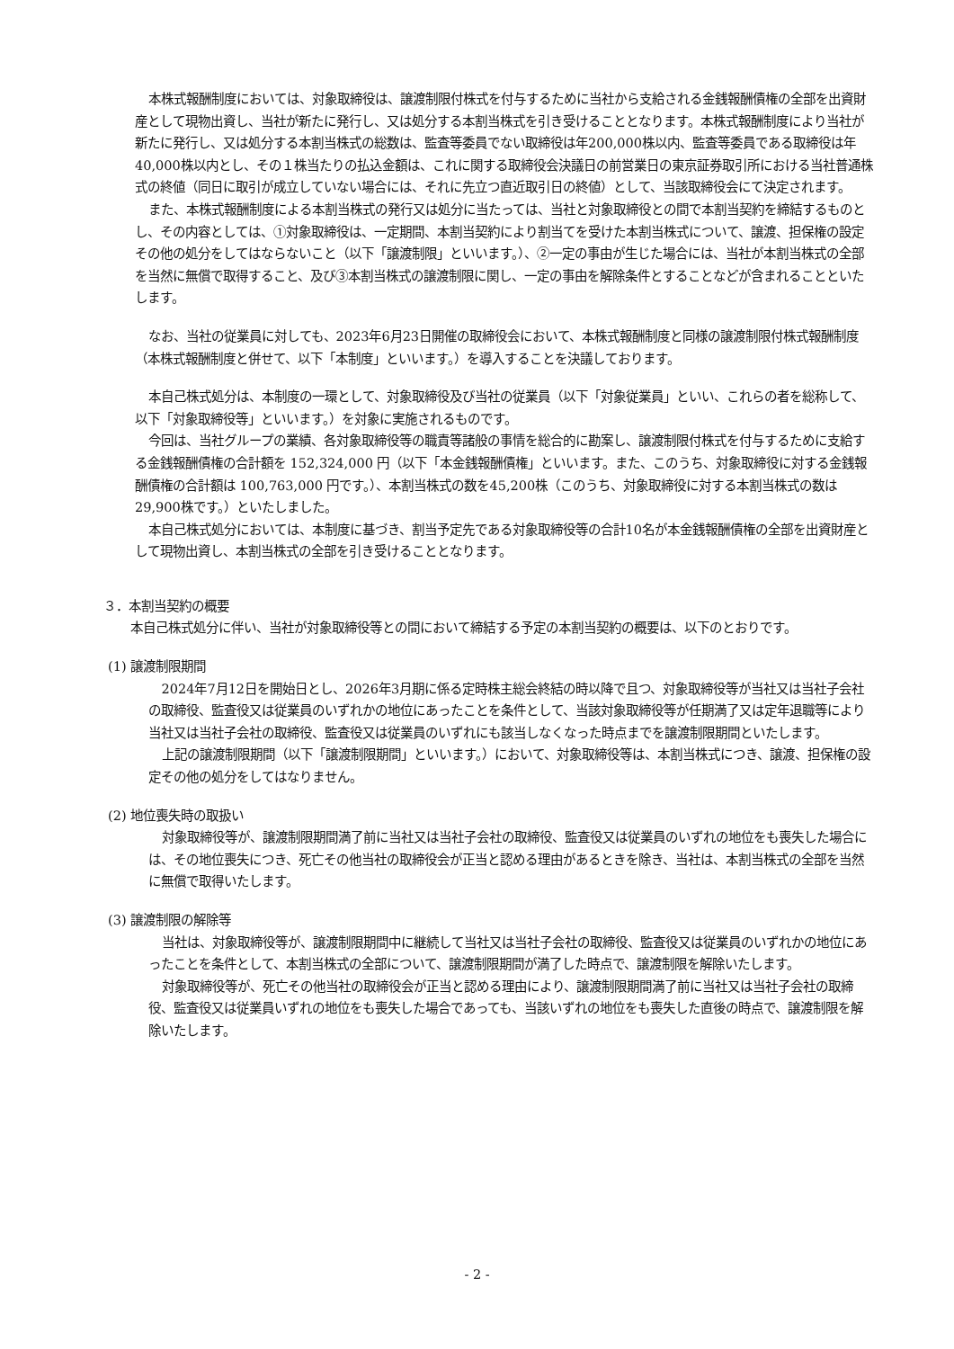本株式報酬制度においては、対象取締役は、譲渡制限付株式を付与するために当社から支給される金銭報酬債権の全部を出資財産として現物出資し、当社が新たに発行し、又は処分する本割当株式を引き受けることとなります。本株式報酬制度により当社が新たに発行し、又は処分する本割当株式の総数は、監査等委員でない取締役は年200,000株以内、監査等委員である取締役は年40,000株以内とし、その１株当たりの払込金額は、これに関する取締役会決議日の前営業日の東京証券取引所における当社普通株式の終値（同日に取引が成立していない場合には、それに先立つ直近取引日の終値）として、当該取締役会にて決定されます。
また、本株式報酬制度による本割当株式の発行又は処分に当たっては、当社と対象取締役との間で本割当契約を締結するものとし、その内容としては、①対象取締役は、一定期間、本割当契約により割当てを受けた本割当株式について、譲渡、担保権の設定その他の処分をしてはならないこと（以下「譲渡制限」といいます。）、②一定の事由が生じた場合には、当社が本割当株式の全部を当然に無償で取得すること、及び③本割当株式の譲渡制限に関し、一定の事由を解除条件とすることなどが含まれることといたします。
なお、当社の従業員に対しても、2023年6月23日開催の取締役会において、本株式報酬制度と同様の譲渡制限付株式報酬制度（本株式報酬制度と併せて、以下「本制度」といいます。）を導入することを決議しております。
本自己株式処分は、本制度の一環として、対象取締役及び当社の従業員（以下「対象従業員」といい、これらの者を総称して、以下「対象取締役等」といいます。）を対象に実施されるものです。
今回は、当社グループの業績、各対象取締役等の職責等諸般の事情を総合的に勘案し、譲渡制限付株式を付与するために支給する金銭報酬債権の合計額を 152,324,000 円（以下「本金銭報酬債権」といいます。また、このうち、対象取締役に対する金銭報酬債権の合計額は 100,763,000 円です。）、本割当株式の数を45,200株（このうち、対象取締役に対する本割当株式の数は29,900株です。）といたしました。
本自己株式処分においては、本制度に基づき、割当予定先である対象取締役等の合計10名が本金銭報酬債権の全部を出資財産として現物出資し、本割当株式の全部を引き受けることとなります。
３．本割当契約の概要
本自己株式処分に伴い、当社が対象取締役等との間において締結する予定の本割当契約の概要は、以下のとおりです。
(1) 譲渡制限期間
2024年7月12日を開始日とし、2026年3月期に係る定時株主総会終結の時以降で且つ、対象取締役等が当社又は当社子会社の取締役、監査役又は従業員のいずれかの地位にあったことを条件として、当該対象取締役等が任期満了又は定年退職等により当社又は当社子会社の取締役、監査役又は従業員のいずれにも該当しなくなった時点までを譲渡制限期間といたします。
上記の譲渡制限期間（以下「譲渡制限期間」といいます。）において、対象取締役等は、本割当株式につき、譲渡、担保権の設定その他の処分をしてはなりません。
(2) 地位喪失時の取扱い
対象取締役等が、譲渡制限期間満了前に当社又は当社子会社の取締役、監査役又は従業員のいずれの地位をも喪失した場合には、その地位喪失につき、死亡その他当社の取締役会が正当と認める理由があるときを除き、当社は、本割当株式の全部を当然に無償で取得いたします。
(3) 譲渡制限の解除等
当社は、対象取締役等が、譲渡制限期間中に継続して当社又は当社子会社の取締役、監査役又は従業員のいずれかの地位にあったことを条件として、本割当株式の全部について、譲渡制限期間が満了した時点で、譲渡制限を解除いたします。
対象取締役等が、死亡その他当社の取締役会が正当と認める理由により、譲渡制限期間満了前に当社又は当社子会社の取締役、監査役又は従業員いずれの地位をも喪失した場合であっても、当該いずれの地位をも喪失した直後の時点で、譲渡制限を解除いたします。
- 2 -